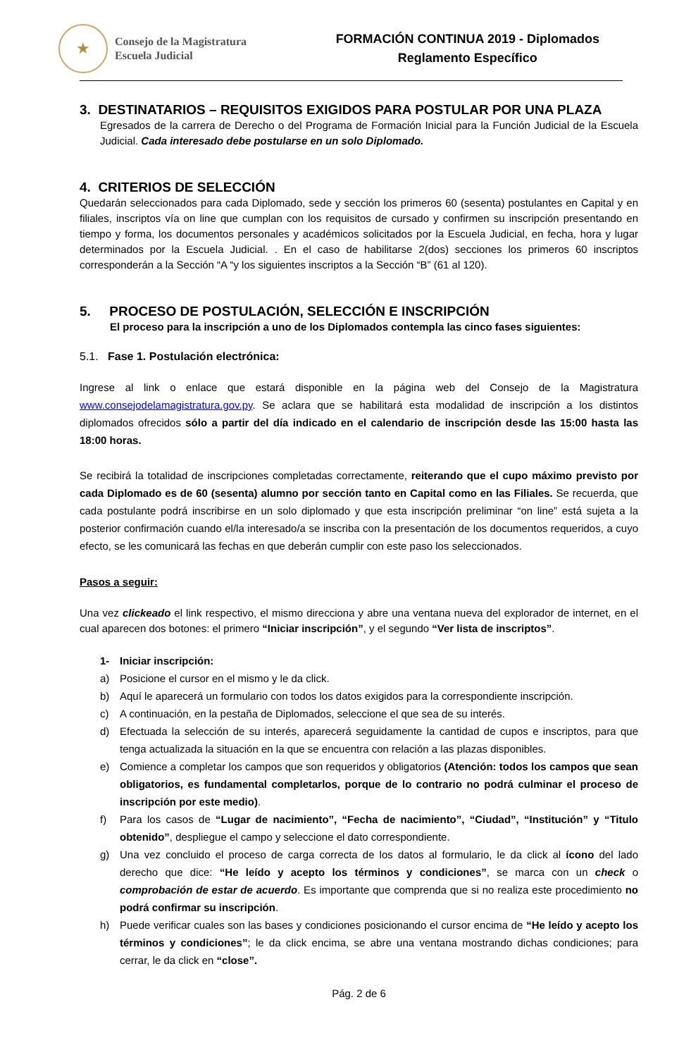★
Consejo de la Magistratura
Escuela Judicial
FORMACIÓN CONTINUA 2019 - Diplomados
Reglamento Específico
3. DESTINATARIOS – REQUISITOS EXIGIDOS PARA POSTULAR POR UNA PLAZA
Egresados de la carrera de Derecho o del Programa de Formación Inicial para la Función Judicial de la Escuela Judicial. Cada interesado debe postularse en un solo Diplomado.
4. CRITERIOS DE SELECCIÓN
Quedarán seleccionados para cada Diplomado, sede y sección los primeros 60 (sesenta) postulantes en Capital y en filiales, inscriptos vía on line que cumplan con los requisitos de cursado y confirmen su inscripción presentando en tiempo y forma, los documentos personales y académicos solicitados por la Escuela Judicial, en fecha, hora y lugar determinados por la Escuela Judicial. . En el caso de habilitarse 2(dos) secciones los primeros 60 inscriptos corresponderán a la Sección “A “y los siguientes inscriptos a la Sección “B” (61 al 120).
5. PROCESO DE POSTULACIÓN, SELECCIÓN E INSCRIPCIÓN
El proceso para la inscripción a uno de los Diplomados contempla las cinco fases siguientes:
5.1. Fase 1. Postulación electrónica:
Ingrese al link o enlace que estará disponible en la página web del Consejo de la Magistratura www.consejodelamagistratura.gov.py. Se aclara que se habilitará esta modalidad de inscripción a los distintos diplomados ofrecidos sólo a partir del día indicado en el calendario de inscripción desde las 15:00 hasta las 18:00 horas.
Se recibirá la totalidad de inscripciones completadas correctamente, reiterando que el cupo máximo previsto por cada Diplomado es de 60 (sesenta) alumno por sección tanto en Capital como en las Filiales. Se recuerda, que cada postulante podrá inscribirse en un solo diplomado y que esta inscripción preliminar “on line” está sujeta a la posterior confirmación cuando el/la interesado/a se inscriba con la presentación de los documentos requeridos, a cuyo efecto, se les comunicará las fechas en que deberán cumplir con este paso los seleccionados.
Pasos a seguir:
Una vez clickeado el link respectivo, el mismo direcciona y abre una ventana nueva del explorador de internet, en el cual aparecen dos botones: el primero “Iniciar inscripción”, y el segundo “Ver lista de inscriptos”.
1- Iniciar inscripción:
a) Posicione el cursor en el mismo y le da click.
b) Aquí le aparecerá un formulario con todos los datos exigidos para la correspondiente inscripción.
c) A continuación, en la pestaña de Diplomados, seleccione el que sea de su interés.
d) Efectuada la selección de su interés, aparecerá seguidamente la cantidad de cupos e inscriptos, para que tenga actualizada la situación en la que se encuentra con relación a las plazas disponibles.
e) Comience a completar los campos que son requeridos y obligatorios (Atención: todos los campos que sean obligatorios, es fundamental completarlos, porque de lo contrario no podrá culminar el proceso de inscripción por este medio).
f) Para los casos de “Lugar de nacimiento”, “Fecha de nacimiento”, “Ciudad”, “Institución” y “Titulo obtenido”, despliegue el campo y seleccione el dato correspondiente.
g) Una vez concluido el proceso de carga correcta de los datos al formulario, le da click al ícono del lado derecho que dice: “He leído y acepto los términos y condiciones”, se marca con un check o comprobación de estar de acuerdo. Es importante que comprenda que si no realiza este procedimiento no podrá confirmar su inscripción.
h) Puede verificar cuales son las bases y condiciones posicionando el cursor encima de “He leído y acepto los términos y condiciones”; le da click encima, se abre una ventana mostrando dichas condiciones; para cerrar, le da click en “close”.
Pág. 2 de 6